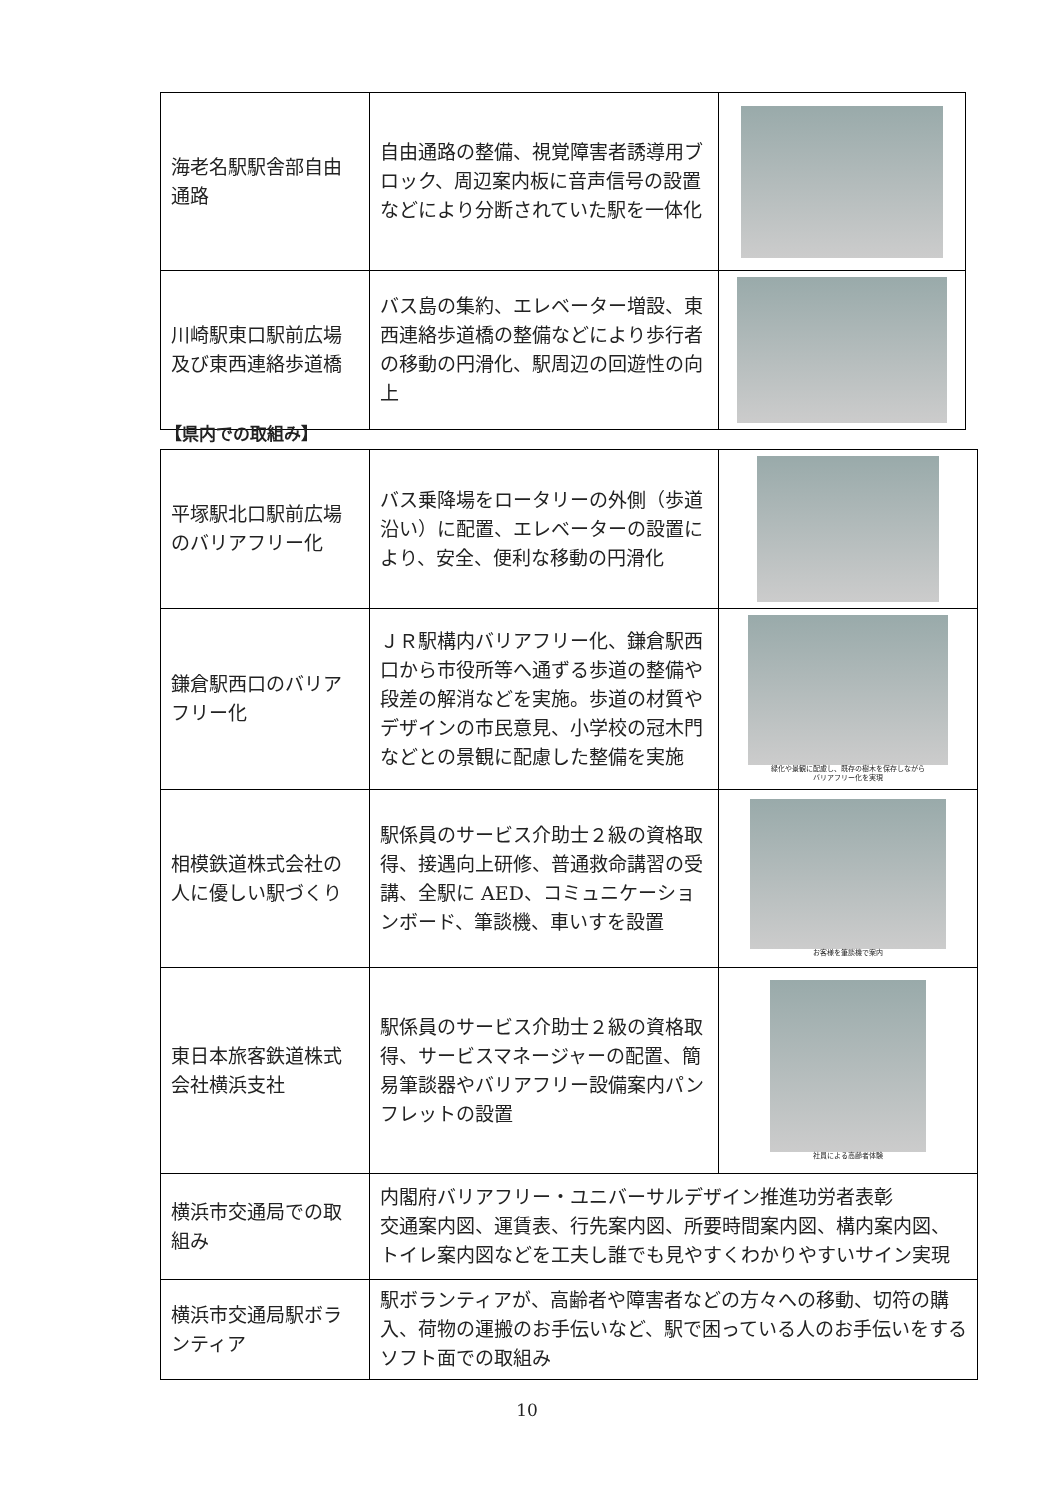| 海老名駅駅舎部自由通路 | 自由通路の整備、視覚障害者誘導用ブロック、周辺案内板に音声信号の設置などにより分断されていた駅を一体化 | |
| 川崎駅東口駅前広場及び東西連絡歩道橋 | バス島の集約、エレベーター増設、東西連絡歩道橋の整備などにより歩行者の移動の円滑化、駅周辺の回遊性の向上 | |
【県内での取組み】
| 平塚駅北口駅前広場のバリアフリー化 | バス乗降場をロータリーの外側（歩道沿い）に配置、エレベーターの設置により、安全、便利な移動の円滑化 | |
| 鎌倉駅西口のバリアフリー化 | ＪＲ駅構内バリアフリー化、鎌倉駅西口から市役所等へ通ずる歩道の整備や段差の解消などを実施。歩道の材質やデザインの市民意見、小学校の冠木門などとの景観に配慮した整備を実施 | 緑化や景観に配慮し、既存の樹木を保存しながら バリアフリー化を実現 |
| 相模鉄道株式会社の人に優しい駅づくり | 駅係員のサービス介助士２級の資格取得、接遇向上研修、普通救命講習の受講、全駅に AED、コミュニケーションボード、筆談機、車いすを設置 | お客様を筆談機で案内 |
| 東日本旅客鉄道株式会社横浜支社 | 駅係員のサービス介助士２級の資格取得、サービスマネージャーの配置、簡易筆談器やバリアフリー設備案内パンフレットの設置 | 社員による高齢者体験 |
| 横浜市交通局での取組み | 内閣府バリアフリー・ユニバーサルデザイン推進功労者表彰 交通案内図、運賃表、行先案内図、所要時間案内図、構内案内図、トイレ案内図などを工夫し誰でも見やすくわかりやすいサイン実現 | |
| 横浜市交通局駅ボランティア | 駅ボランティアが、高齢者や障害者などの方々への移動、切符の購入、荷物の運搬のお手伝いなど、駅で困っている人のお手伝いをするソフト面での取組み | |
10